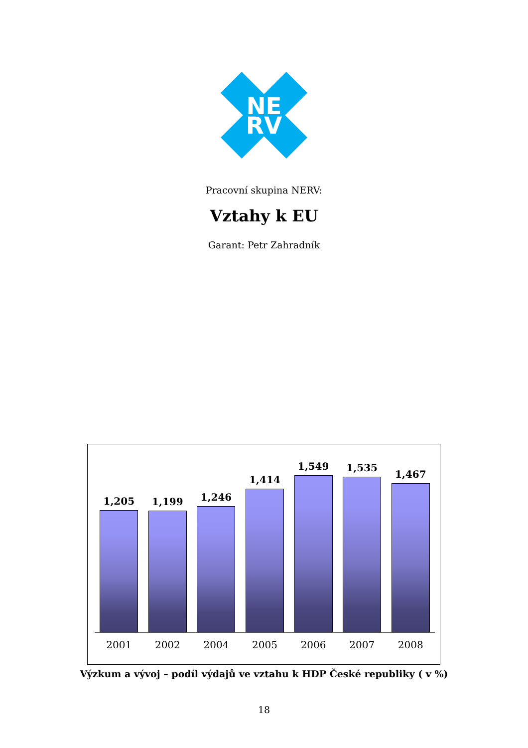NE
RV
Pracovní skupina NERV:
Vztahy k EU
Garant: Petr Zahradník
1,205
1,199
1,246
1,414
1,549
1,535
1,467
2001 2002 2004 2005 2006 2007 2008
Výzkum a vývoj – podíl výdajů ve vztahu k HDP České republiky ( v %)
18